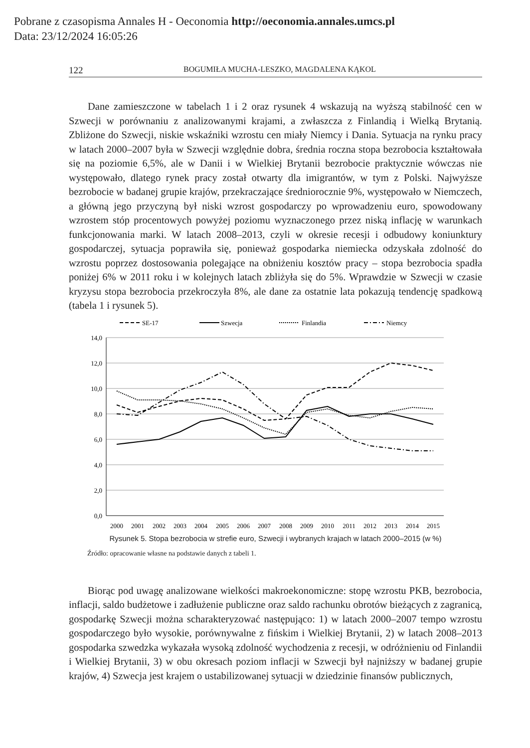Pobrane z czasopisma Annales H - Oeconomia http://oeconomia.annales.umcs.pl
Data: 23/12/2024 16:05:26
122 BOGUMIŁA MUCHA-LESZKO, MAGDALENA KĄKOL
Dane zamieszczone w tabelach 1 i 2 oraz rysunek 4 wskazują na wyższą stabilność cen w Szwecji w porównaniu z analizowanymi krajami, a zwłaszcza z Finlandią i Wielką Brytanią. Zbliżone do Szwecji, niskie wskaźniki wzrostu cen miały Niemcy i Dania. Sytuacja na rynku pracy w latach 2000–2007 była w Szwecji względnie dobra, średnia roczna stopa bezrobocia kształtowała się na poziomie 6,5%, ale w Danii i w Wielkiej Brytanii bezrobocie praktycznie wówczas nie występowało, dlatego rynek pracy został otwarty dla imigrantów, w tym z Polski. Najwyższe bezrobocie w badanej grupie krajów, przekraczające średniorocznie 9%, występowało w Niemczech, a główną jego przyczyną był niski wzrost gospodarczy po wprowadzeniu euro, spowodowany wzrostem stóp procentowych powyżej poziomu wyznaczonego przez niską inflację w warunkach funkcjonowania marki. W latach 2008–2013, czyli w okresie recesji i odbudowy koniunktury gospodarczej, sytuacja poprawiła się, ponieważ gospodarka niemiecka odzyskała zdolność do wzrostu poprzez dostosowania polegające na obniżeniu kosztów pracy – stopa bezrobocia spadła poniżej 6% w 2011 roku i w kolejnych latach zbliżyła się do 5%. Wprawdzie w Szwecji w czasie kryzysu stopa bezrobocia przekroczyła 8%, ale dane za ostatnie lata pokazują tendencję spadkową (tabela 1 i rysunek 5).
SE-17
Szwecja
Finlandia
Niemcy
14,0
12,0
10,0
8,0
6,0
4,0
2,0
0,0
2000
2001
2002
2003
2004
2005
2006
2007
2008
2009
2010
2011
2012
2013
2014
2015
Rysunek 5. Stopa bezrobocia w strefie euro, Szwecji i wybranych krajach w latach 2000–2015 (w %)
Źródło: opracowanie własne na podstawie danych z tabeli 1.
Biorąc pod uwagę analizowane wielkości makroekonomiczne: stopę wzrostu PKB, bezrobocia, inflacji, saldo budżetowe i zadłużenie publiczne oraz saldo rachunku obrotów bieżących z zagranicą, gospodarkę Szwecji można scharakteryzować następująco: 1) w latach 2000–2007 tempo wzrostu gospodarczego było wysokie, porównywalne z fińskim i Wielkiej Brytanii, 2) w latach 2008–2013 gospodarka szwedzka wykazała wysoką zdolność wychodzenia z recesji, w odróżnieniu od Finlandii i Wielkiej Brytanii, 3) w obu okresach poziom inflacji w Szwecji był najniższy w badanej grupie krajów, 4) Szwecja jest krajem o ustabilizowanej sytuacji w dziedzinie finansów publicznych,